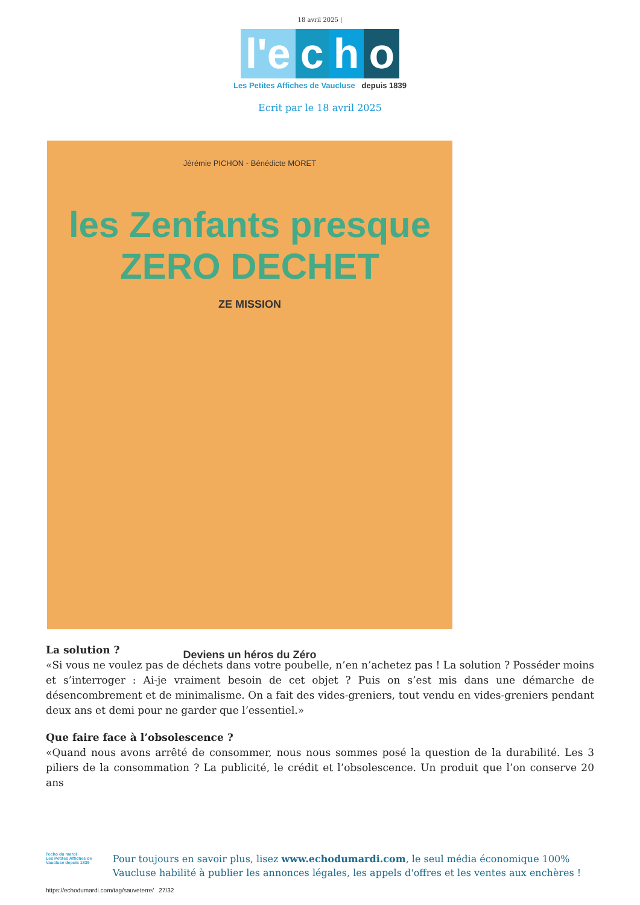18 avril 2025 |
l'e c h o
Les Petites Affiches de Vaucluse depuis 1839
Ecrit par le 18 avril 2025
Jérémie PICHON - Bénédicte MORET
les Zenfants presque
ZERO DECHET
ZE MISSION
Deviens un héros du Zéro
La solution ?
«Si vous ne voulez pas de déchets dans votre poubelle, n’en n’achetez pas ! La solution ? Posséder moins et s’interroger : Ai-je vraiment besoin de cet objet ? Puis on s’est mis dans une démarche de désencombrement et de minimalisme. On a fait des vides-greniers, tout vendu en vides-greniers pendant deux ans et demi pour ne garder que l’essentiel.»
Que faire face à l’obsolescence ?
«Quand nous avons arrêté de consommer, nous nous sommes posé la question de la durabilité. Les 3 piliers de la consommation ? La publicité, le crédit et l’obsolescence. Un produit que l’on conserve 20 ans
l'echo du mardi
Les Petites Affiches de Vaucluse depuis 1839
Pour toujours en savoir plus, lisez www.echodumardi.com, le seul média économique 100% Vaucluse habilité à publier les annonces légales, les appels d'offres et les ventes aux enchères !
https://echodumardi.com/tag/sauveterre/ 27/32